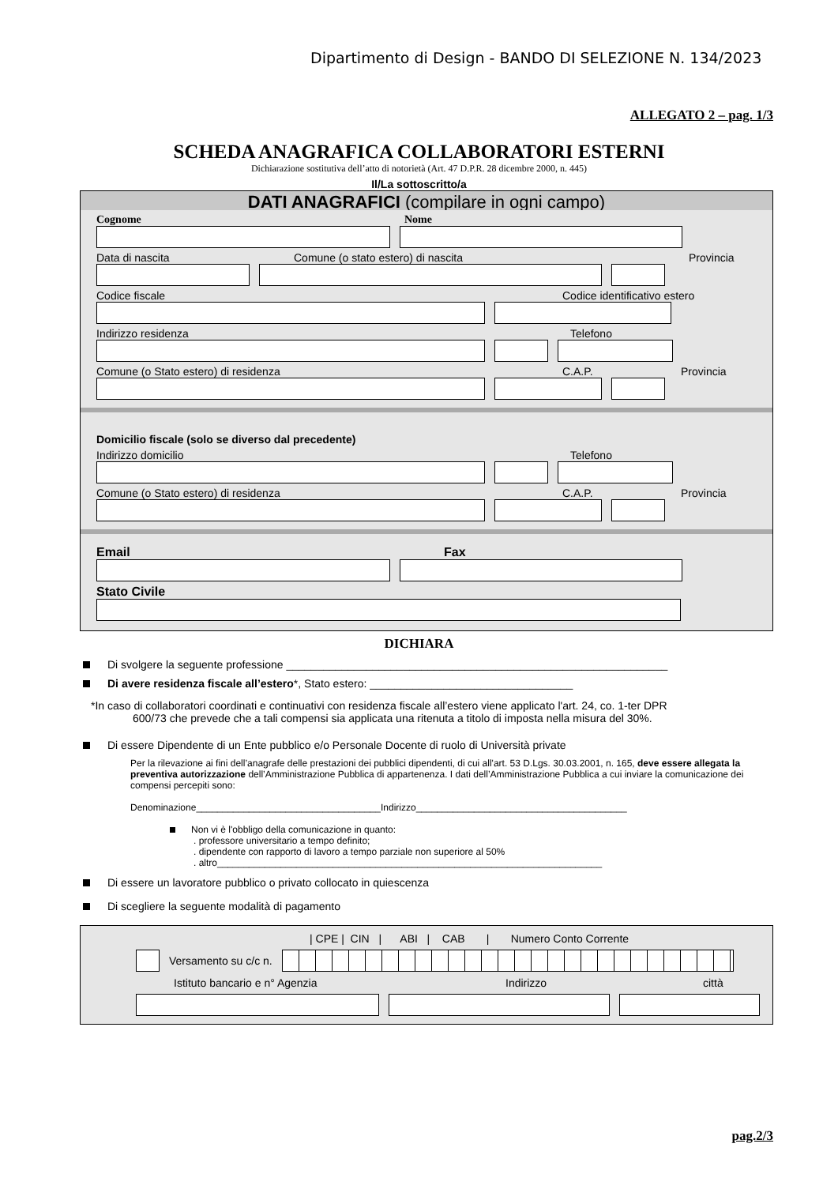Dipartimento di Design - BANDO DI SELEZIONE N. 134/2023
ALLEGATO 2 – pag. 1/3
SCHEDA ANAGRAFICA COLLABORATORI ESTERNI
Dichiarazione sostitutiva dell’atto di notorietà (Art. 47 D.P.R. 28 dicembre 2000, n. 445)
Il/La sottoscritto/a
DATI ANAGRAFICI (compilare in ogni campo)
Cognome Nome
Data di nascita Comune (o stato estero) di nascita Provincia
Codice fiscale Codice identificativo estero
Indirizzo residenza Telefono
Comune (o Stato estero) di residenza C.A.P. Provincia
Domicilio fiscale (solo se diverso dal precedente)
Indirizzo domicilio Telefono
Comune (o Stato estero) di residenza C.A.P. Provincia
Email Fax
Stato Civile
DICHIARA
Di svolgere la seguente professione ______________________________________________________________
Di avere residenza fiscale all’estero*, Stato estero: _________________________________
*In caso di collaboratori coordinati e continuativi con residenza fiscale all’estero viene applicato l'art. 24, co. 1-ter DPR
600/73 che prevede che a tali compensi sia applicata una ritenuta a titolo di imposta nella misura del 30%.
Di essere Dipendente di un Ente pubblico e/o Personale Docente di ruolo di Università private
Per la rilevazione ai fini dell’anagrafe delle prestazioni dei pubblici dipendenti, di cui all'art. 53 D.Lgs. 30.03.2001, n. 165, deve essere allegata la preventiva autorizzazione dell’Amministrazione Pubblica di appartenenza. I dati dell’Amministrazione Pubblica a cui inviare la comunicazione dei compensi percepiti sono:
Denominazione___________________________________Indirizzo________________________________________
Non vi è l'obbligo della comunicazione in quanto:
. professore universitario a tempo definito;
. dipendente con rapporto di lavoro a tempo parziale non superiore al 50%
. altro_________________________________________________________________________
Di essere un lavoratore pubblico o privato collocato in quiescenza
Di scegliere la seguente modalità di pagamento
| CPE | CIN | ABI | CAB | Numero Conto Corrente
Versamento su c/c n.
Istituto bancario e n° Agenzia Indirizzo città
pag.2/3